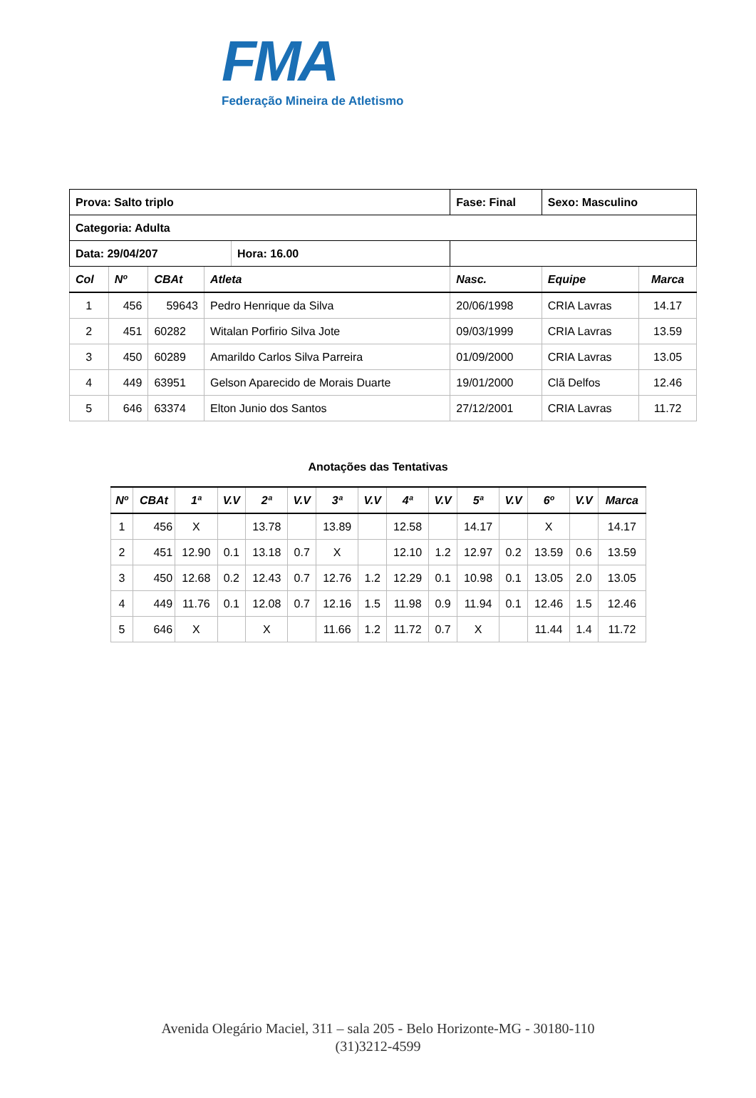FMA
Federação Mineira de Atletismo
| Prova: Salto triplo | | | | Fase: Final | Sexo: Masculino | |
| Categoria: Adulta | | | | | | |
| / Data: 29/04/207 / Hora: 16.00 / | | | | | | |
| Col | Nº | CBAt | Atleta | Nasc. | Equipe | Marca |
| 1 | 456 | 59643 | Pedro Henrique da Silva | 20/06/1998 | CRIA Lavras | 14.17 |
| 2 | 451 | 60282 | Witalan Porfirio Silva Jote | 09/03/1999 | CRIA Lavras | 13.59 |
| 3 | 450 | 60289 | Amarildo Carlos Silva Parreira | 01/09/2000 | CRIA Lavras | 13.05 |
| 4 | 449 | 63951 | Gelson Aparecido de Morais Duarte | 19/01/2000 | Clã Delfos | 12.46 |
| 5 | 646 | 63374 | Elton Junio dos Santos | 27/12/2001 | CRIA Lavras | 11.72 |
Anotações das Tentativas
| Nº | CBAt | 1ª | V.V | 2ª | V.V | 3ª | V.V | 4ª | V.V | 5ª | V.V | 6º | V.V | Marca |
| --- | --- | --- | --- | --- | --- | --- | --- | --- | --- | --- | --- | --- | --- | --- |
| 1 | 456 | X | | 13.78 | | 13.89 | | 12.58 | | 14.17 | | X | | 14.17 |
| 2 | 451 | 12.90 | 0.1 | 13.18 | 0.7 | X | | 12.10 | 1.2 | 12.97 | 0.2 | 13.59 | 0.6 | 13.59 |
| 3 | 450 | 12.68 | 0.2 | 12.43 | 0.7 | 12.76 | 1.2 | 12.29 | 0.1 | 10.98 | 0.1 | 13.05 | 2.0 | 13.05 |
| 4 | 449 | 11.76 | 0.1 | 12.08 | 0.7 | 12.16 | 1.5 | 11.98 | 0.9 | 11.94 | 0.1 | 12.46 | 1.5 | 12.46 |
| 5 | 646 | X | | X | | 11.66 | 1.2 | 11.72 | 0.7 | X | | 11.44 | 1.4 | 11.72 |
Avenida Olegário Maciel, 311 – sala 205 - Belo Horizonte-MG - 30180-110
(31)3212-4599